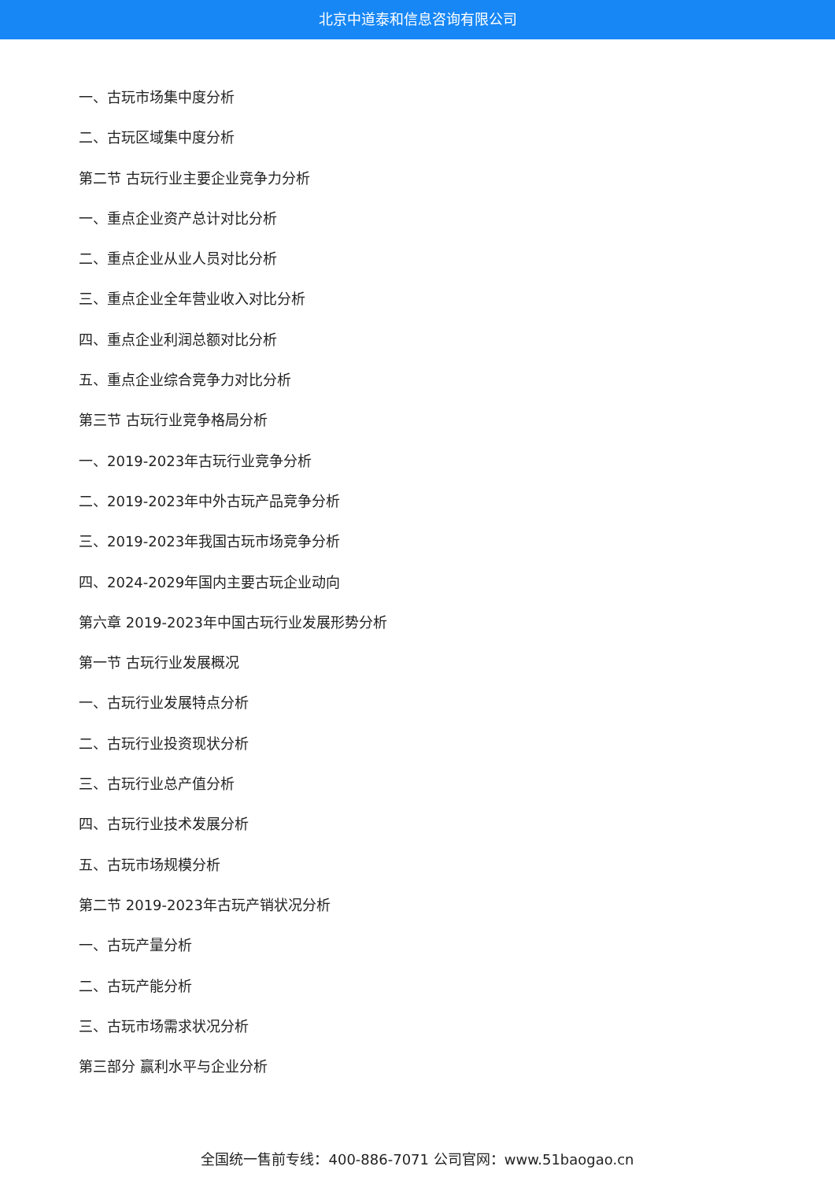北京中道泰和信息咨询有限公司
一、古玩市场集中度分析
二、古玩区域集中度分析
第二节 古玩行业主要企业竞争力分析
一、重点企业资产总计对比分析
二、重点企业从业人员对比分析
三、重点企业全年营业收入对比分析
四、重点企业利润总额对比分析
五、重点企业综合竞争力对比分析
第三节 古玩行业竞争格局分析
一、2019-2023年古玩行业竞争分析
二、2019-2023年中外古玩产品竞争分析
三、2019-2023年我国古玩市场竞争分析
四、2024-2029年国内主要古玩企业动向
第六章 2019-2023年中国古玩行业发展形势分析
第一节 古玩行业发展概况
一、古玩行业发展特点分析
二、古玩行业投资现状分析
三、古玩行业总产值分析
四、古玩行业技术发展分析
五、古玩市场规模分析
第二节 2019-2023年古玩产销状况分析
一、古玩产量分析
二、古玩产能分析
三、古玩市场需求状况分析
第三部分 赢利水平与企业分析
全国统一售前专线：400-886-7071 公司官网：www.51baogao.cn